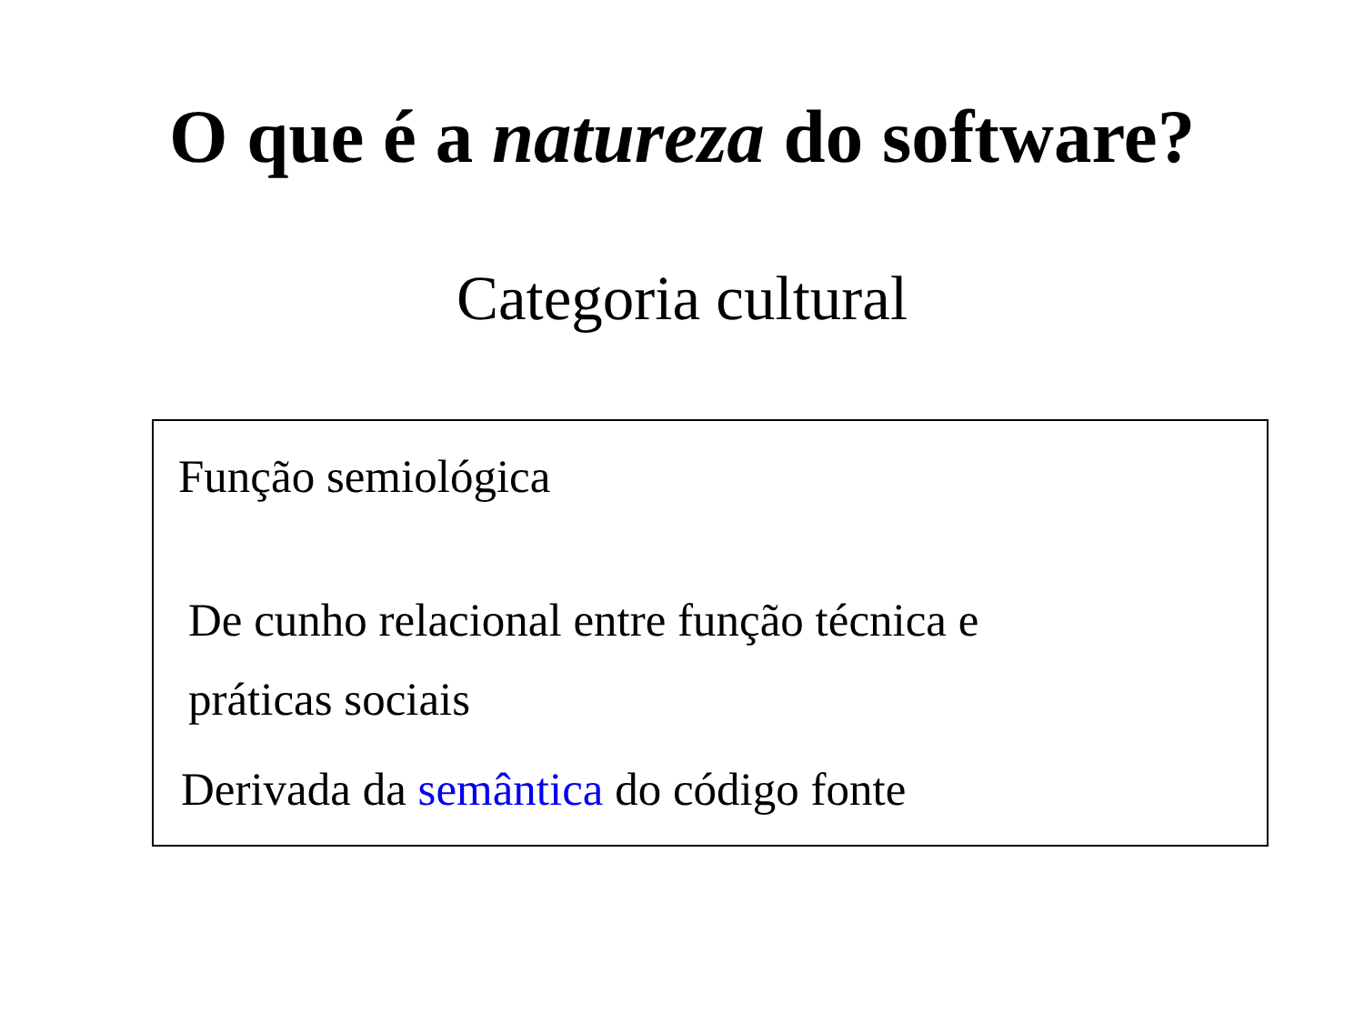O que é a natureza do software?
Categoria cultural
Função semiológica
De cunho relacional entre função técnica e
práticas sociais
Derivada da semântica do código fonte